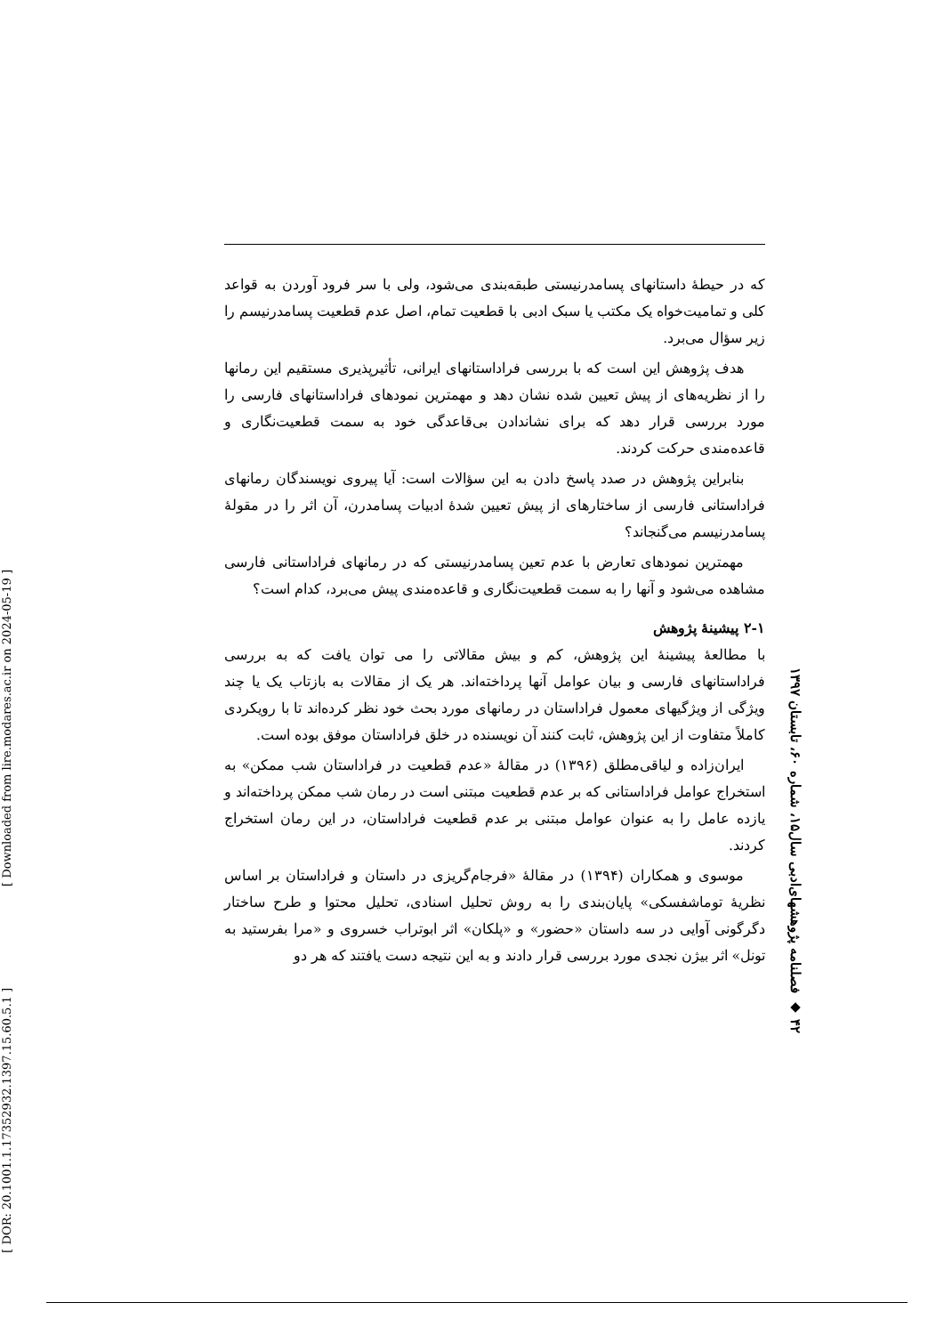که در حیطهٔ داستانهای پسامدرنیستی طبقه‌بندی می‌شود، ولی با سر فرود آوردن به قواعد کلی و تمامیت‌خواه یک مکتب یا سبک ادبی با قطعیت تمام، اصل عدم قطعیت پسامدرنیسم را زیر سؤال می‌برد.
هدف پژوهش این است که با بررسی فراداستانهای ایرانی، تأثیرپذیری مستقیم این رمانها را از نظریه‌های از پیش تعیین شده نشان دهد و مهمترین نمودهای فراداستانهای فارسی را مورد بررسی قرار دهد که برای نشاندادن بی‌قاعدگی خود به سمت قطعیت‌نگاری و قاعده‌مندی حرکت کردند.
بنابراین پژوهش در صدد پاسخ دادن به این سؤالات است: آیا پیروی نویسندگان رمانهای فراداستانی فارسی از ساختارهای از پیش تعیین شدهٔ ادبیات پسامدرن، آن اثر را در مقولهٔ پسامدرنیسم می‌گنجاند؟
مهمترین نمودهای تعارض با عدم تعین پسامدرنیستی که در رمانهای فراداستانی فارسی مشاهده می‌شود و آنها را به سمت قطعیت‌نگاری و قاعده‌مندی پیش می‌برد، کدام است؟
۲-۱ پیشینهٔ پژوهش
با مطالعهٔ پیشینهٔ این پژوهش، کم و بیش مقالاتی را می توان یافت که به بررسی فراداستانهای فارسی و بیان عوامل آنها پرداخته‌اند. هر یک از مقالات به بازتاب یک یا چند ویژگی از ویژگیهای معمول فراداستان در رمانهای مورد بحث خود نظر کرده‌اند تا با رویکردی کاملاً متفاوت از این پژوهش، ثابت کنند آن نویسنده در خلق فراداستان موفق بوده است.
ایران‌زاده و لیاقی‌مطلق (۱۳۹۶) در مقالهٔ «عدم قطعیت در فراداستان شب ممکن» به استخراج عوامل فراداستانی که بر عدم قطعیت مبتنی است در رمان شب ممکن پرداخته‌اند و یازده عامل را به عنوان عوامل مبتنی بر عدم قطعیت فراداستان، در این رمان استخراج کردند.
موسوی و همکاران (۱۳۹۴) در مقالهٔ «فرجام‌گریزی در داستان و فراداستان بر اساس نظریهٔ توماشفسکی» پایان‌بندی را به روش تحلیل اسنادی، تحلیل محتوا و طرح ساختار دگرگونی آوایی در سه داستان «حضور» و «پلکان» اثر ابوتراب خسروی و «مرا بفرستید به تونل» اثر بیژن نجدی مورد بررسی قرار دادند و به این نتیجه دست یافتند که هر دو
۴۲ ◆ فصلنامه پژوهشهای‌ادبی سال۱۵، شماره ۶۰، تابستان ۱۳۹۷
[ Downloaded from lire.modares.ac.ir on 2024-05-19 ]
[ DOR: 20.1001.1.17352932.1397.15.60.5.1 ]